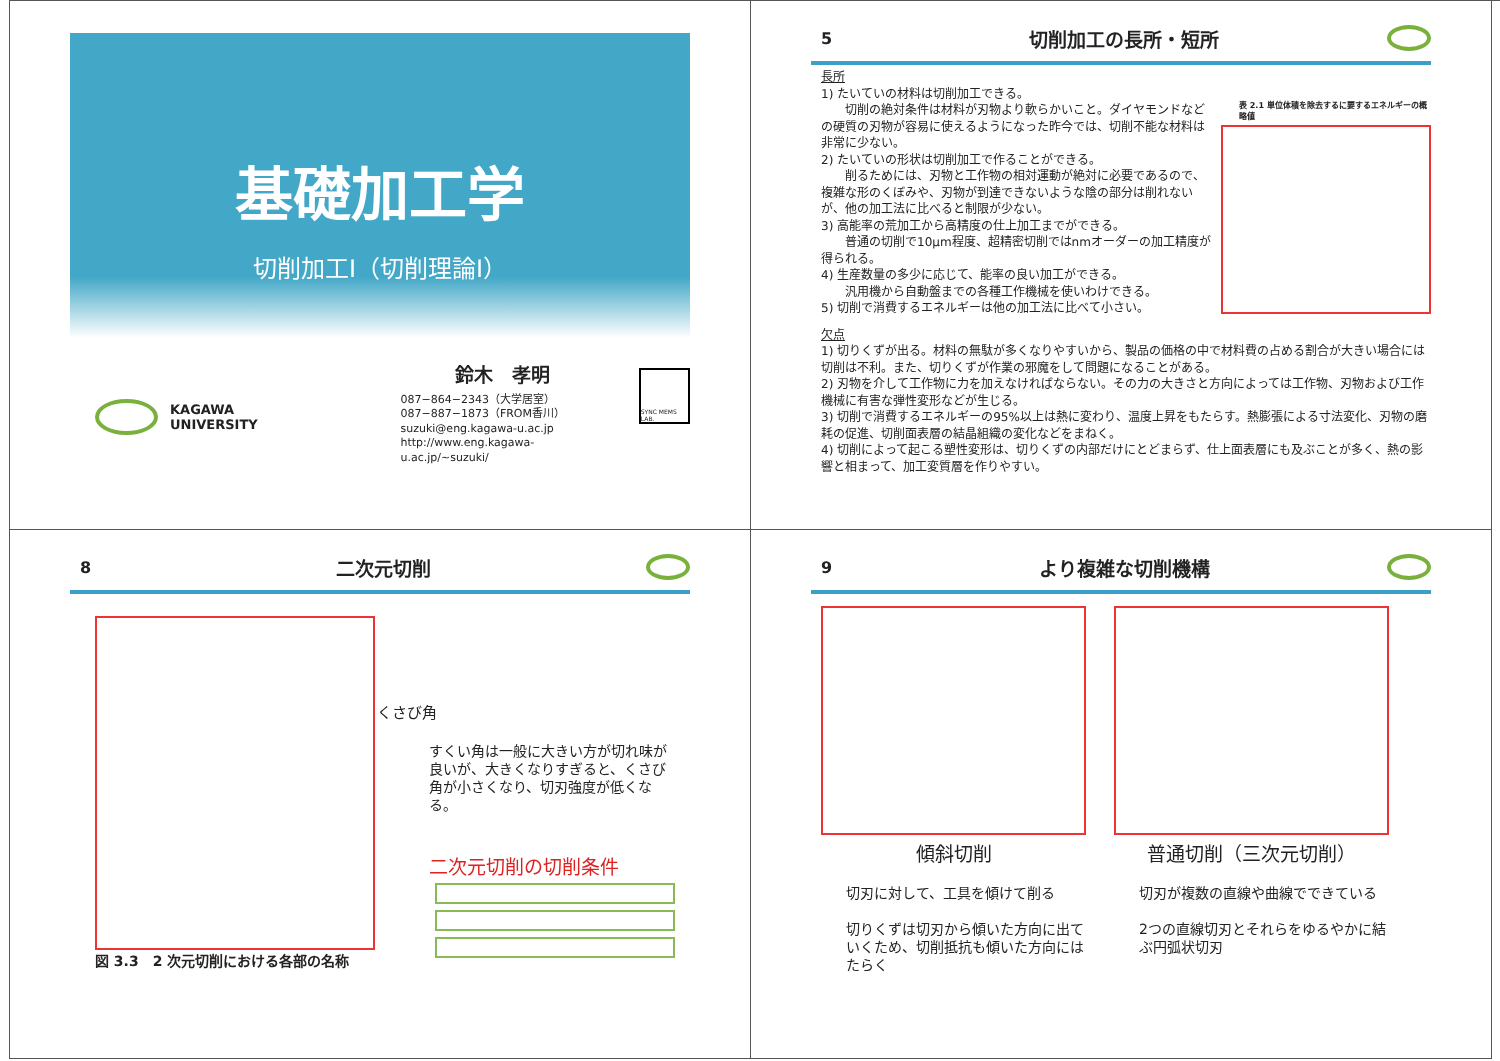基礎加工学
切削加工Ⅰ（切削理論Ⅰ）
KAGAWA
UNIVERSITY
鈴木　孝明
087−864−2343（大学居室）
087−887−1873（FROM香川）
suzuki@eng.kagawa-u.ac.jp
http://www.eng.kagawa-u.ac.jp/~suzuki/
SYNC MEMS LAB.
5 切削加工の長所・短所
長所
1) たいていの材料は切削加工できる。
　　切削の絶対条件は材料が刃物より軟らかいこと。ダイヤモンドなどの硬質の刃物が容易に使えるようになった昨今では、切削不能な材料は非常に少ない。
2) たいていの形状は切削加工で作ることができる。
　　削るためには、刃物と工作物の相対運動が絶対に必要であるので、複雑な形のくぼみや、刃物が到達できないような陰の部分は削れないが、他の加工法に比べると制限が少ない。
3) 高能率の荒加工から高精度の仕上加工までができる。
　　普通の切削で10μm程度、超精密切削ではnmオーダーの加工精度が得られる。
4) 生産数量の多少に応じて、能率の良い加工ができる。
　　汎用機から自動盤までの各種工作機械を使いわけできる。
5) 切削で消費するエネルギーは他の加工法に比べて小さい。
表 2.1 単位体積を除去するに要するエネルギーの概略値
欠点
1) 切りくずが出る。材料の無駄が多くなりやすいから、製品の価格の中で材料費の占める割合が大きい場合には切削は不利。また、切りくずが作業の邪魔をして問題になることがある。
2) 刃物を介して工作物に力を加えなければならない。その力の大きさと方向によっては工作物、刃物および工作機械に有害な弾性変形などが生じる。
3) 切削で消費するエネルギーの95%以上は熱に変わり、温度上昇をもたらす。熱膨張による寸法変化、刃物の磨耗の促進、切削面表層の結晶組織の変化などをまねく。
4) 切削によって起こる塑性変形は、切りくずの内部だけにとどまらず、仕上面表層にも及ぶことが多く、熱の影響と相まって、加工変質層を作りやすい。
8 二次元切削
図 3.3　2 次元切削における各部の名称
くさび角
すくい角は一般に大きい方が切れ味が良いが、大きくなりすぎると、くさび角が小さくなり、切刃強度が低くなる。
二次元切削の切削条件
9 より複雑な切削機構
傾斜切削
切刃に対して、工具を傾けて削る
切りくずは切刃から傾いた方向に出ていくため、切削抵抗も傾いた方向にはたらく
普通切削（三次元切削）
切刃が複数の直線や曲線でできている
2つの直線切刃とそれらをゆるやかに結ぶ円弧状切刃